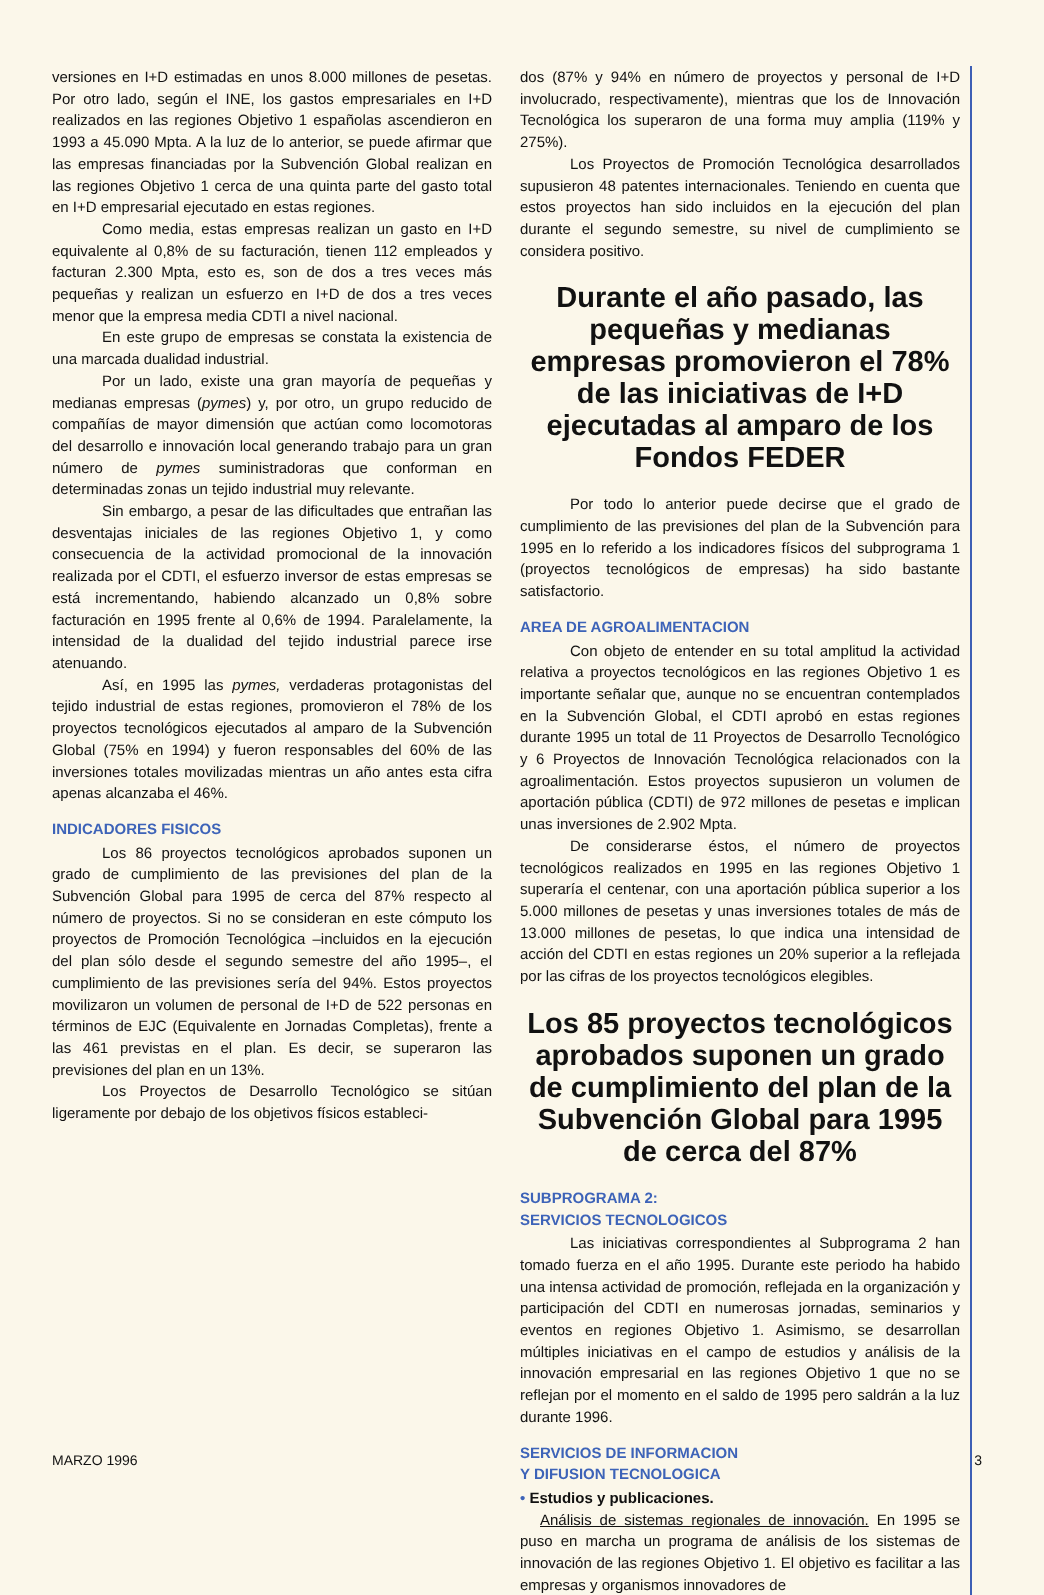versiones en I+D estimadas en unos 8.000 millones de pesetas. Por otro lado, según el INE, los gastos empresariales en I+D realizados en las regiones Objetivo 1 españolas ascendieron en 1993 a 45.090 Mpta. A la luz de lo anterior, se puede afirmar que las empresas financiadas por la Subvención Global realizan en las regiones Objetivo 1 cerca de una quinta parte del gasto total en I+D empresarial ejecutado en estas regiones.
Como media, estas empresas realizan un gasto en I+D equivalente al 0,8% de su facturación, tienen 112 empleados y facturan 2.300 Mpta, esto es, son de dos a tres veces más pequeñas y realizan un esfuerzo en I+D de dos a tres veces menor que la empresa media CDTI a nivel nacional.
En este grupo de empresas se constata la existencia de una marcada dualidad industrial.
Por un lado, existe una gran mayoría de pequeñas y medianas empresas (pymes) y, por otro, un grupo reducido de compañías de mayor dimensión que actúan como locomotoras del desarrollo e innovación local generando trabajo para un gran número de pymes suministradoras que conforman en determinadas zonas un tejido industrial muy relevante.
Sin embargo, a pesar de las dificultades que entrañan las desventajas iniciales de las regiones Objetivo 1, y como consecuencia de la actividad promocional de la innovación realizada por el CDTI, el esfuerzo inversor de estas empresas se está incrementando, habiendo alcanzado un 0,8% sobre facturación en 1995 frente al 0,6% de 1994. Paralelamente, la intensidad de la dualidad del tejido industrial parece irse atenuando.
Así, en 1995 las pymes, verdaderas protagonistas del tejido industrial de estas regiones, promovieron el 78% de los proyectos tecnológicos ejecutados al amparo de la Subvención Global (75% en 1994) y fueron responsables del 60% de las inversiones totales movilizadas mientras un año antes esta cifra apenas alcanzaba el 46%.
INDICADORES FISICOS
Los 86 proyectos tecnológicos aprobados suponen un grado de cumplimiento de las previsiones del plan de la Subvención Global para 1995 de cerca del 87% respecto al número de proyectos. Si no se consideran en este cómputo los proyectos de Promoción Tecnológica –incluidos en la ejecución del plan sólo desde el segundo semestre del año 1995–, el cumplimiento de las previsiones sería del 94%. Estos proyectos movilizaron un volumen de personal de I+D de 522 personas en términos de EJC (Equivalente en Jornadas Completas), frente a las 461 previstas en el plan. Es decir, se superaron las previsiones del plan en un 13%.
Los Proyectos de Desarrollo Tecnológico se sitúan ligeramente por debajo de los objetivos físicos estableci-
dos (87% y 94% en número de proyectos y personal de I+D involucrado, respectivamente), mientras que los de Innovación Tecnológica los superaron de una forma muy amplia (119% y 275%).
Los Proyectos de Promoción Tecnológica desarrollados supusieron 48 patentes internacionales. Teniendo en cuenta que estos proyectos han sido incluidos en la ejecución del plan durante el segundo semestre, su nivel de cumplimiento se considera positivo.
Durante el año pasado, las pequeñas y medianas empresas promovieron el 78% de las iniciativas de I+D ejecutadas al amparo de los Fondos FEDER
Por todo lo anterior puede decirse que el grado de cumplimiento de las previsiones del plan de la Subvención para 1995 en lo referido a los indicadores físicos del subprograma 1 (proyectos tecnológicos de empresas) ha sido bastante satisfactorio.
AREA DE AGROALIMENTACION
Con objeto de entender en su total amplitud la actividad relativa a proyectos tecnológicos en las regiones Objetivo 1 es importante señalar que, aunque no se encuentran contemplados en la Subvención Global, el CDTI aprobó en estas regiones durante 1995 un total de 11 Proyectos de Desarrollo Tecnológico y 6 Proyectos de Innovación Tecnológica relacionados con la agroalimentación. Estos proyectos supusieron un volumen de aportación pública (CDTI) de 972 millones de pesetas e implican unas inversiones de 2.902 Mpta.
De considerarse éstos, el número de proyectos tecnológicos realizados en 1995 en las regiones Objetivo 1 superaría el centenar, con una aportación pública superior a los 5.000 millones de pesetas y unas inversiones totales de más de 13.000 millones de pesetas, lo que indica una intensidad de acción del CDTI en estas regiones un 20% superior a la reflejada por las cifras de los proyectos tecnológicos elegibles.
Los 85 proyectos tecnológicos aprobados suponen un grado de cumplimiento del plan de la Subvención Global para 1995 de cerca del 87%
SUBPROGRAMA 2:
SERVICIOS TECNOLOGICOS
Las iniciativas correspondientes al Subprograma 2 han tomado fuerza en el año 1995. Durante este periodo ha habido una intensa actividad de promoción, reflejada en la organización y participación del CDTI en numerosas jornadas, seminarios y eventos en regiones Objetivo 1. Asimismo, se desarrollan múltiples iniciativas en el campo de estudios y análisis de la innovación empresarial en las regiones Objetivo 1 que no se reflejan por el momento en el saldo de 1995 pero saldrán a la luz durante 1996.
SERVICIOS DE INFORMACION
Y DIFUSION TECNOLOGICA
• Estudios y publicaciones.
Análisis de sistemas regionales de innovación. En 1995 se puso en marcha un programa de análisis de los sistemas de innovación de las regiones Objetivo 1. El objetivo es facilitar a las empresas y organismos innovadores de
MARZO 1996 3